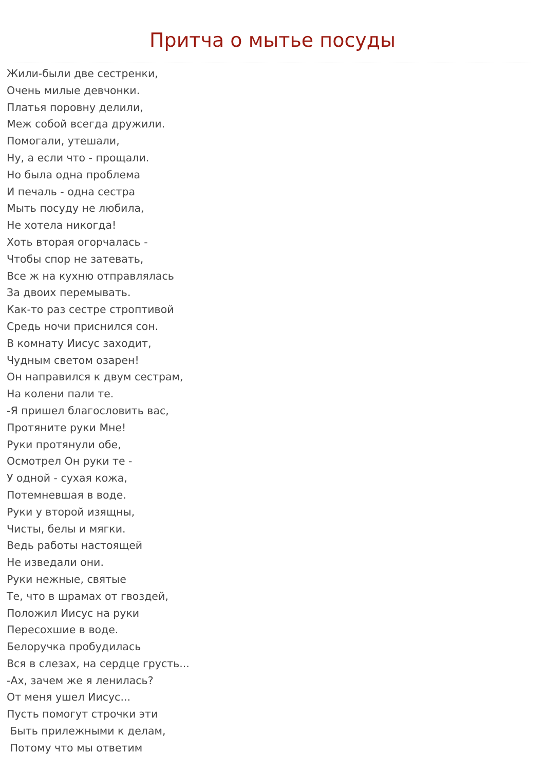Притча о мытье посуды
Жили-были две сестренки, Очень милые девчонки. Платья поровну делили, Меж собой всегда дружили. Помогали, утешали, Ну, а если что - прощали. Но была одна проблема И печаль - одна сестра Мыть посуду не любила, Не хотела никогда! Хоть вторая огорчалась - Чтобы спор не затевать, Все ж на кухню отправлялась За двоих перемывать. Как-то раз сестре строптивой Средь ночи приснился сон. В комнату Иисус заходит, Чудным светом озарен! Он направился к двум сестрам, На колени пали те. -Я пришел благословить вас, Протяните руки Мне! Руки протянули обе, Осмотрел Он руки те - У одной - сухая кожа, Потемневшая в воде. Руки у второй изящны, Чисты, белы и мягки. Ведь работы настоящей Не изведали они. Руки нежные, святые Те, что в шрамах от гвоздей, Положил Иисус на руки Пересохшие в воде. Белоручка пробудилась Вся в слезах, на сердце грусть... -Ах, зачем же я ленилась? От меня ушел Иисус... Пусть помогут строчки эти Быть прилежными к делам, Потому что мы ответим